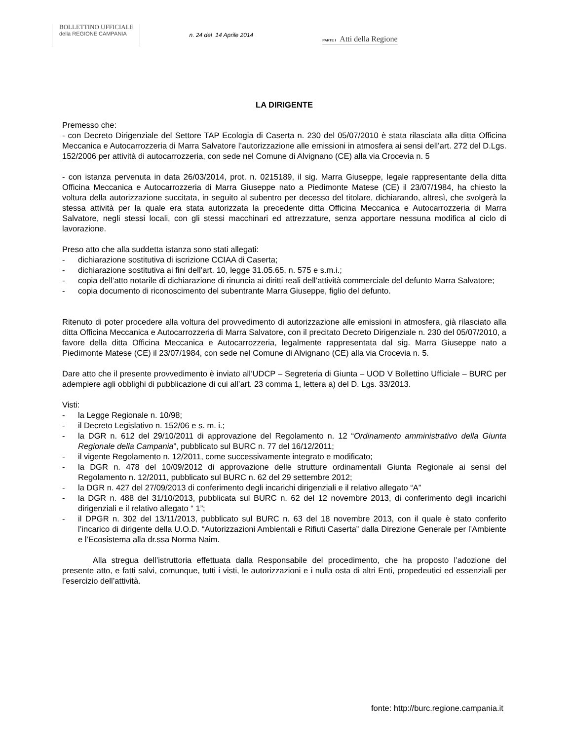BOLLETTINO UFFICIALE
della REGIONE CAMPANIA
n. 24 del 14 Aprile 2014
PARTE I Atti della Regione
LA DIRIGENTE
Premesso che:
- con Decreto Dirigenziale del Settore TAP Ecologia di Caserta n. 230 del 05/07/2010 è stata rilasciata alla ditta Officina Meccanica e Autocarrozzeria di Marra Salvatore l’autorizzazione alle emissioni in atmosfera ai sensi dell’art. 272 del D.Lgs. 152/2006 per attività di autocarrozzeria, con sede nel Comune di Alvignano (CE) alla via Crocevia n. 5
- con istanza pervenuta in data 26/03/2014, prot. n. 0215189, il sig. Marra Giuseppe, legale rappresentante della ditta Officina Meccanica e Autocarrozzeria di Marra Giuseppe nato a Piedimonte Matese (CE) il 23/07/1984, ha chiesto la voltura della autorizzazione succitata, in seguito al subentro per decesso del titolare, dichiarando, altresì, che svolgerà la stessa attività per la quale era stata autorizzata la precedente ditta Officina Meccanica e Autocarrozzeria di Marra Salvatore, negli stessi locali, con gli stessi macchinari ed attrezzature, senza apportare nessuna modifica al ciclo di lavorazione.
Preso atto che alla suddetta istanza sono stati allegati:
- dichiarazione sostitutiva di iscrizione CCIAA di Caserta;
- dichiarazione sostitutiva ai fini dell’art. 10, legge 31.05.65, n. 575 e s.m.i.;
- copia dell’atto notarile di dichiarazione di rinuncia ai diritti reali dell’attività commerciale del defunto Marra Salvatore;
- copia documento di riconoscimento del subentrante Marra Giuseppe, figlio del defunto.
Ritenuto di poter procedere alla voltura del provvedimento di autorizzazione alle emissioni in atmosfera, già rilasciato alla ditta Officina Meccanica e Autocarrozzeria di Marra Salvatore, con il precitato Decreto Dirigenziale n. 230 del 05/07/2010, a favore della ditta Officina Meccanica e Autocarrozzeria, legalmente rappresentata dal sig. Marra Giuseppe nato a Piedimonte Matese (CE) il 23/07/1984, con sede nel Comune di Alvignano (CE) alla via Crocevia n. 5.
Dare atto che il presente provvedimento è inviato all’UDCP – Segreteria di Giunta – UOD V Bollettino Ufficiale – BURC per adempiere agli obblighi di pubblicazione di cui all’art. 23 comma 1, lettera a) del D. Lgs. 33/2013.
Visti:
- la Legge Regionale n. 10/98;
- il Decreto Legislativo n. 152/06 e s. m. i.;
- la DGR n. 612 del 29/10/2011 di approvazione del Regolamento n. 12 “Ordinamento amministrativo della Giunta Regionale della Campania”, pubblicato sul BURC n. 77 del 16/12/2011;
- il vigente Regolamento n. 12/2011, come successivamente integrato e modificato;
- la DGR n. 478 del 10/09/2012 di approvazione delle strutture ordinamentali Giunta Regionale ai sensi del Regolamento n. 12/2011, pubblicato sul BURC n. 62 del 29 settembre 2012;
- la DGR n. 427 del 27/09/2013 di conferimento degli incarichi dirigenziali e il relativo allegato “A”
- la DGR n. 488 del 31/10/2013, pubblicata sul BURC n. 62 del 12 novembre 2013, di conferimento degli incarichi dirigenziali e il relativo allegato “ 1”;
- il DPGR n. 302 del 13/11/2013, pubblicato sul BURC n. 63 del 18 novembre 2013, con il quale è stato conferito l’incarico di dirigente della U.O.D. “Autorizzazioni Ambientali e Rifiuti Caserta” dalla Direzione Generale per l’Ambiente e l’Ecosistema alla dr.ssa Norma Naim.
Alla stregua dell’istruttoria effettuata dalla Responsabile del procedimento, che ha proposto l’adozione del presente atto, e fatti salvi, comunque, tutti i visti, le autorizzazioni e i nulla osta di altri Enti, propedeutici ed essenziali per l’esercizio dell’attività.
fonte: http://burc.regione.campania.it